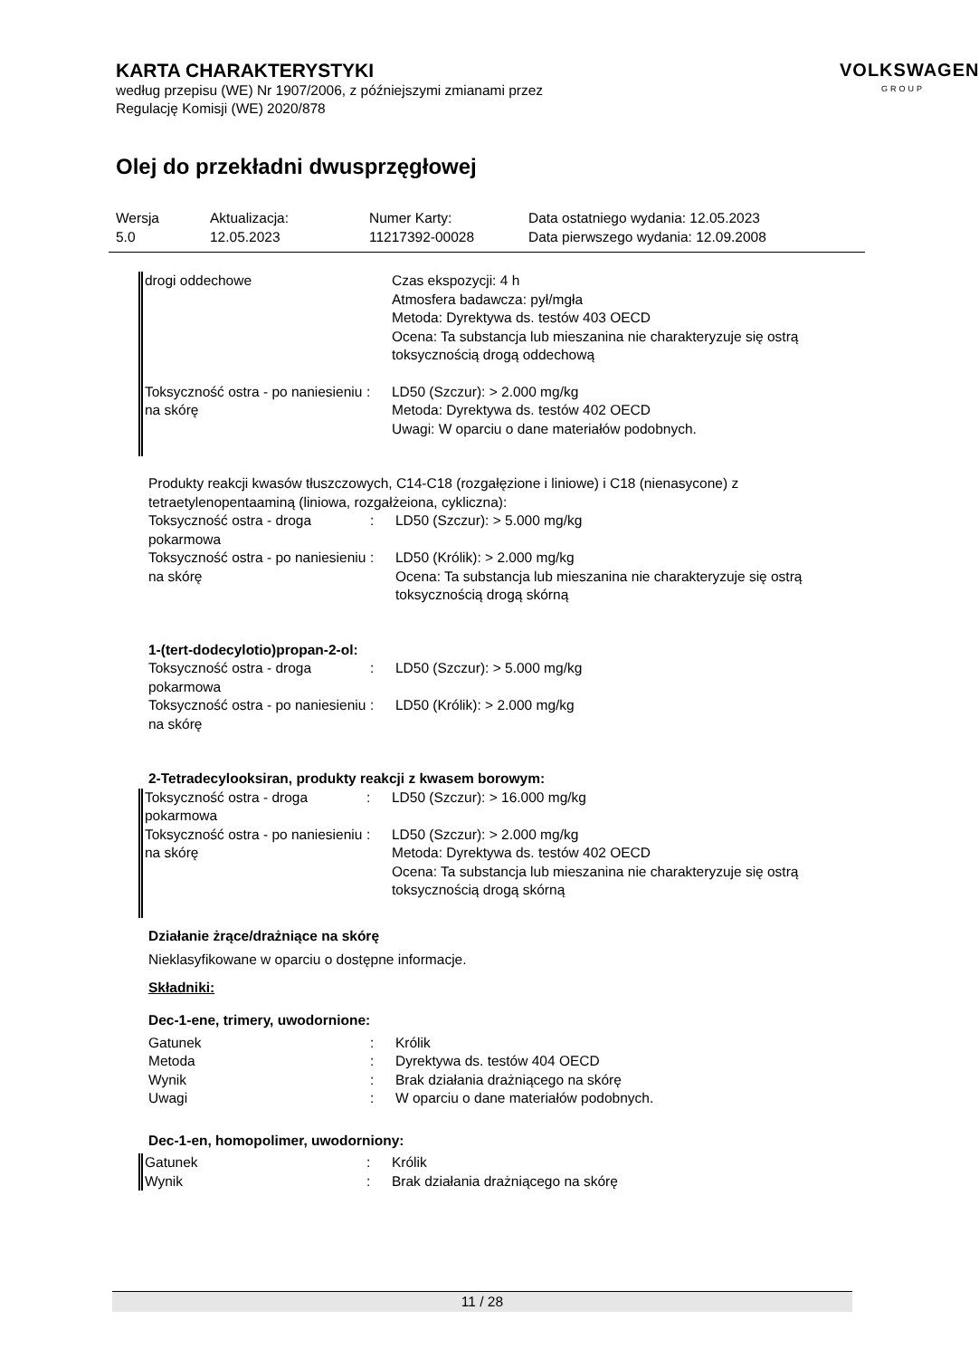KARTA CHARAKTERYSTYKI
według przepisu (WE) Nr 1907/2006, z późniejszymi zmianami przez
Regulację Komisji (WE) 2020/878
VOLKSWAGEN
GROUP
Olej do przekładni dwusprzęgłowej
| Wersja 5.0 | Aktualizacja: 12.05.2023 | Numer Karty: 11217392-00028 | Data ostatniego wydania: 12.05.2023 Data pierwszego wydania: 12.09.2008 |
| drogi oddechowe | | Czas ekspozycji: 4 h Atmosfera badawcza: pył/mgła Metoda: Dyrektywa ds. testów 403 OECD Ocena: Ta substancja lub mieszanina nie charakteryzuje się ostrą toksycznością drogą oddechową |
| Toksyczność ostra - po naniesieniu na skórę | : | LD50 (Szczur): > 2.000 mg/kg Metoda: Dyrektywa ds. testów 402 OECD Uwagi: W oparciu o dane materiałów podobnych. |
Produkty reakcji kwasów tłuszczowych, C14-C18 (rozgałęzione i liniowe) i C18 (nienasycone) z tetraetylenopentaaminą (liniowa, rozgałżeiona, cykliczna):
| Toksyczność ostra - droga pokarmowa | : | LD50 (Szczur): > 5.000 mg/kg |
| Toksyczność ostra - po naniesieniu na skórę | : | LD50 (Królik): > 2.000 mg/kg Ocena: Ta substancja lub mieszanina nie charakteryzuje się ostrą toksycznością drogą skórną |
1-(tert-dodecylotio)propan-2-ol:
| Toksyczność ostra - droga pokarmowa | : | LD50 (Szczur): > 5.000 mg/kg |
| Toksyczność ostra - po naniesieniu na skórę | : | LD50 (Królik): > 2.000 mg/kg |
2-Tetradecylooksiran, produkty reakcji z kwasem borowym:
| Toksyczność ostra - droga pokarmowa | : | LD50 (Szczur): > 16.000 mg/kg |
| Toksyczność ostra - po naniesieniu na skórę | : | LD50 (Szczur): > 2.000 mg/kg Metoda: Dyrektywa ds. testów 402 OECD Ocena: Ta substancja lub mieszanina nie charakteryzuje się ostrą toksycznością drogą skórną |
Działanie żrące/drażniące na skórę
Nieklasyfikowane w oparciu o dostępne informacje.
Składniki:
Dec-1-ene, trimery, uwodornione:
| Gatunek | : | Królik |
| Metoda | : | Dyrektywa ds. testów 404 OECD |
| Wynik | : | Brak działania drażniącego na skórę |
| Uwagi | : | W oparciu o dane materiałów podobnych. |
Dec-1-en, homopolimer, uwodorniony:
| Gatunek | : | Królik |
| Wynik | : | Brak działania drażniącego na skórę |
11 / 28